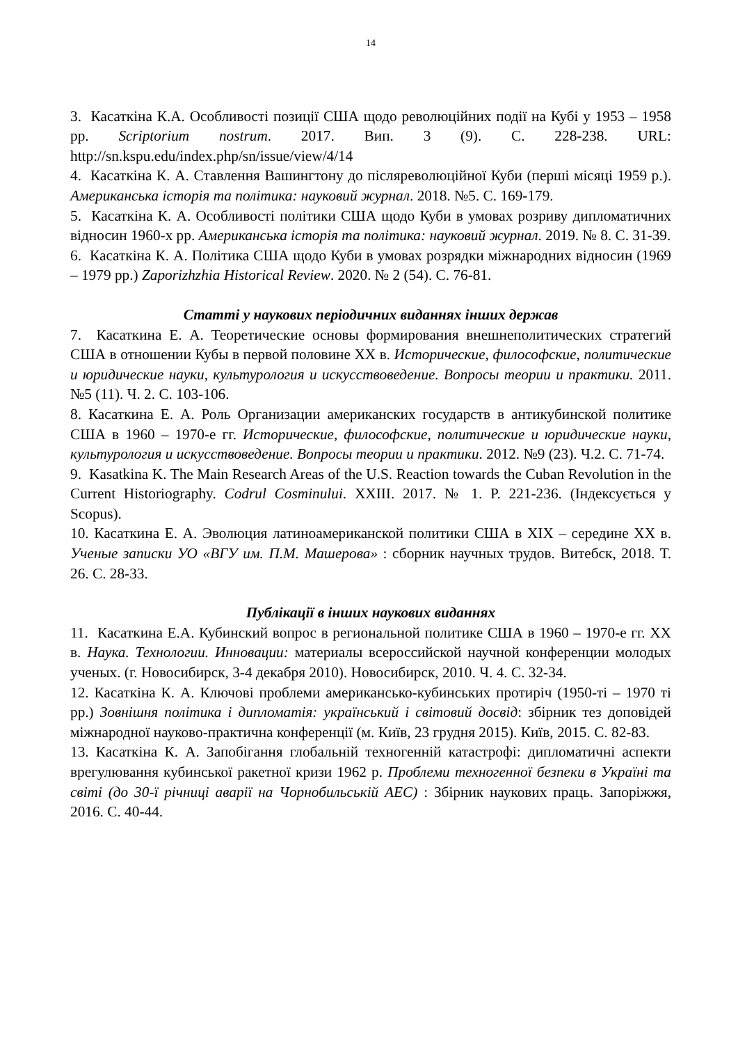14
3. Касаткіна К.А. Особливості позиції США щодо революційних події на Кубі у 1953 – 1958 рр. Scriptorium nostrum. 2017. Вип. 3 (9). С. 228-238. URL: http://sn.kspu.edu/index.php/sn/issue/view/4/14
4. Касаткіна К. А. Ставлення Вашингтону до післяреволюційної Куби (перші місяці 1959 р.). Американська історія та політика: науковий журнал. 2018. №5. С. 169-179.
5. Касаткіна К. А. Особливості політики США щодо Куби в умовах розриву дипломатичних відносин 1960-х рр. Американська історія та політика: науковий журнал. 2019. № 8. С. 31-39.
6. Касаткіна К. А. Політика США щодо Куби в умовах розрядки міжнародних відносин (1969 – 1979 рр.) Zaporizhzhia Historical Review. 2020. № 2 (54). С. 76-81.
Статті у наукових періодичних виданнях інших держав
7. Касаткина Е. А. Теоретические основы формирования внешнеполитических стратегий США в отношении Кубы в первой половине ХХ в. Исторические, философские, политические и юридические науки, культурология и искусствоведение. Вопросы теории и практики. 2011. №5 (11). Ч. 2. С. 103-106.
8. Касаткина Е. А. Роль Организации американских государств в антикубинской политике США в 1960 – 1970-е гг. Исторические, философские, политические и юридические науки, культурология и искусствоведение. Вопросы теории и практики. 2012. №9 (23). Ч.2. С. 71-74.
9. Kasatkina K. The Main Research Areas of the U.S. Reaction towards the Cuban Revolution in the Current Historiography. Codrul Cosminului. XXIII. 2017. № 1. P. 221-236. (Індексується у Scopus).
10. Касаткина Е. А. Эволюция латиноамериканской политики США в XIX – середине XX в. Ученые записки УО «ВГУ им. П.М. Машерова» : сборник научных трудов. Витебск, 2018. Т. 26. С. 28-33.
Публікації в інших наукових виданнях
11. Касаткина Е.А. Кубинский вопрос в региональной политике США в 1960 – 1970-е гг. ХХ в. Наука. Технологии. Инновации: материалы всероссийской научной конференции молодых ученых. (г. Новосибирск, 3-4 декабря 2010). Новосибирск, 2010. Ч. 4. С. 32-34.
12. Касаткіна К. А. Ключові проблеми американсько-кубинських протиріч (1950-ті – 1970 ті рр.) Зовнішня політика і дипломатія: український і світовий досвід: збірник тез доповідей міжнародної науково-практична конференції (м. Київ, 23 грудня 2015). Київ, 2015. С. 82-83.
13. Касаткіна К. А. Запобігання глобальній техногенній катастрофі: дипломатичні аспекти врегулювання кубинської ракетної кризи 1962 р. Проблеми техногенної безпеки в Україні та світі (до 30-ї річниці аварії на Чорнобильській АЕС) : Збірник наукових праць. Запоріжжя, 2016. С. 40-44.